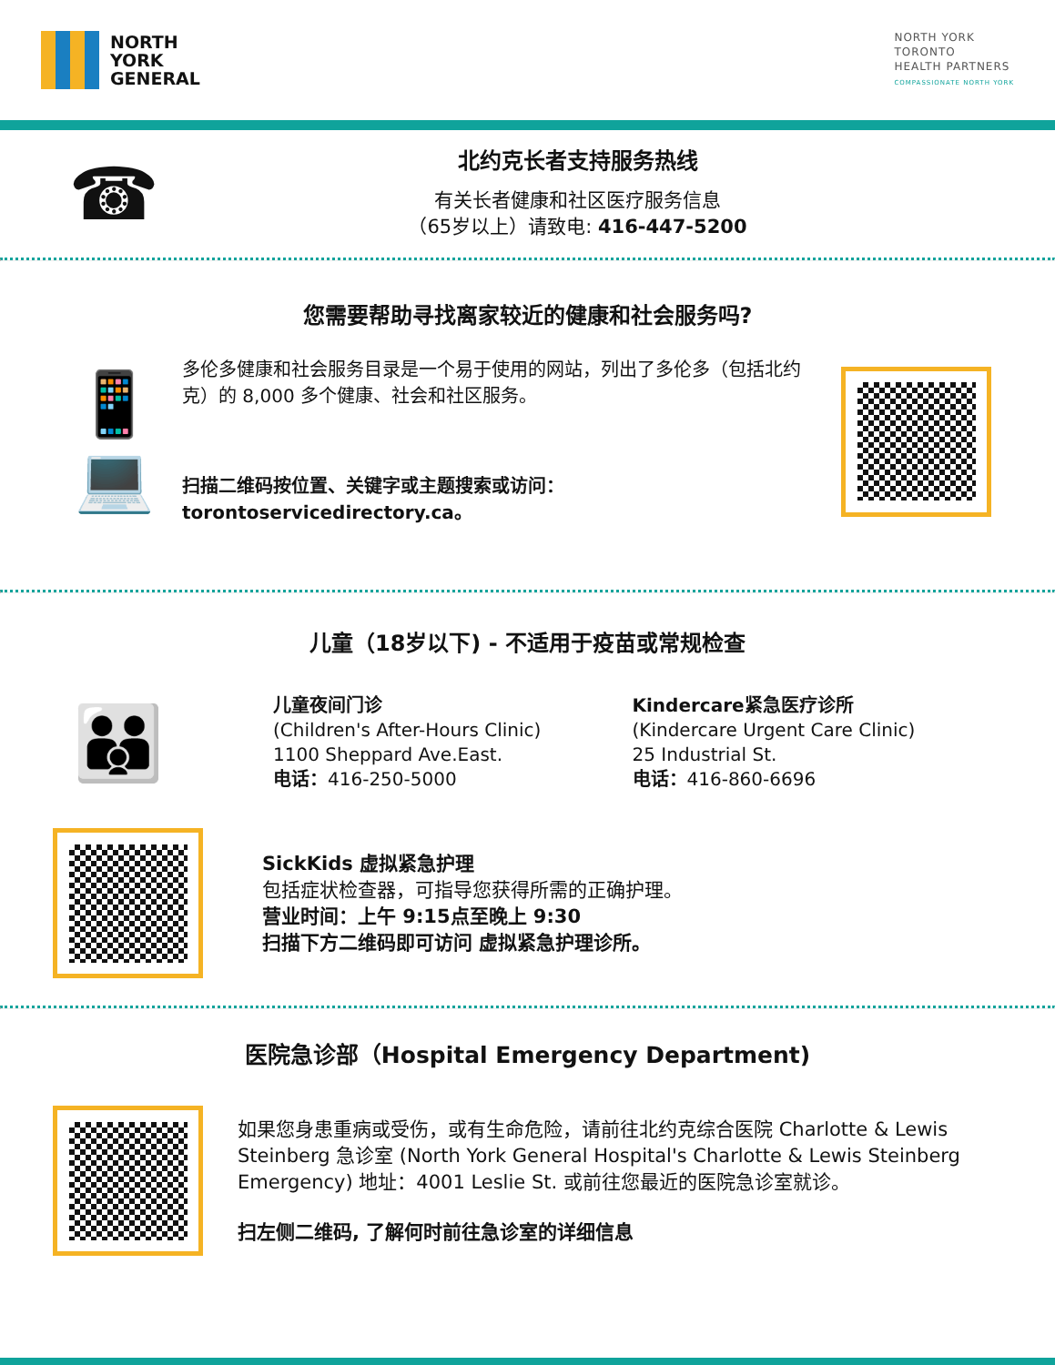NORTH
YORK
GENERAL
NORTH YORK
TORONTO
HEALTH PARTNERS
COMPASSIONATE NORTH YORK
☎
北约克长者支持服务热线
有关长者健康和社区医疗服务信息
（65岁以上）请致电: 416-447-5200
您需要帮助寻找离家较近的健康和社会服务吗?
📱
💻
多伦多健康和社会服务目录是一个易于使用的网站，列出了多伦多（包括北约克）的 8,000 多个健康、社会和社区服务。
扫描二维码按位置、关键字或主题搜索或访问：
torontoservicedirectory.ca。
儿童（18岁以下) - 不适用于疫苗或常规检查
👪
儿童夜间门诊
(Children's After-Hours Clinic)
1100 Sheppard Ave.East.
电话：416-250-5000
Kindercare紧急医疗诊所
(Kindercare Urgent Care Clinic)
25 Industrial St.
电话：416-860-6696
SickKids 虚拟紧急护理
包括症状检查器，可指导您获得所需的正确护理。
营业时间：上午 9:15点至晚上 9:30
扫描下方二维码即可访问 虚拟紧急护理诊所。
医院急诊部（Hospital Emergency Department)
如果您身患重病或受伤，或有生命危险，请前往北约克综合医院 Charlotte & Lewis Steinberg 急诊室 (North York General Hospital's Charlotte & Lewis Steinberg Emergency) 地址：4001 Leslie St. 或前往您最近的医院急诊室就诊。
扫左侧二维码, 了解何时前往急诊室的详细信息